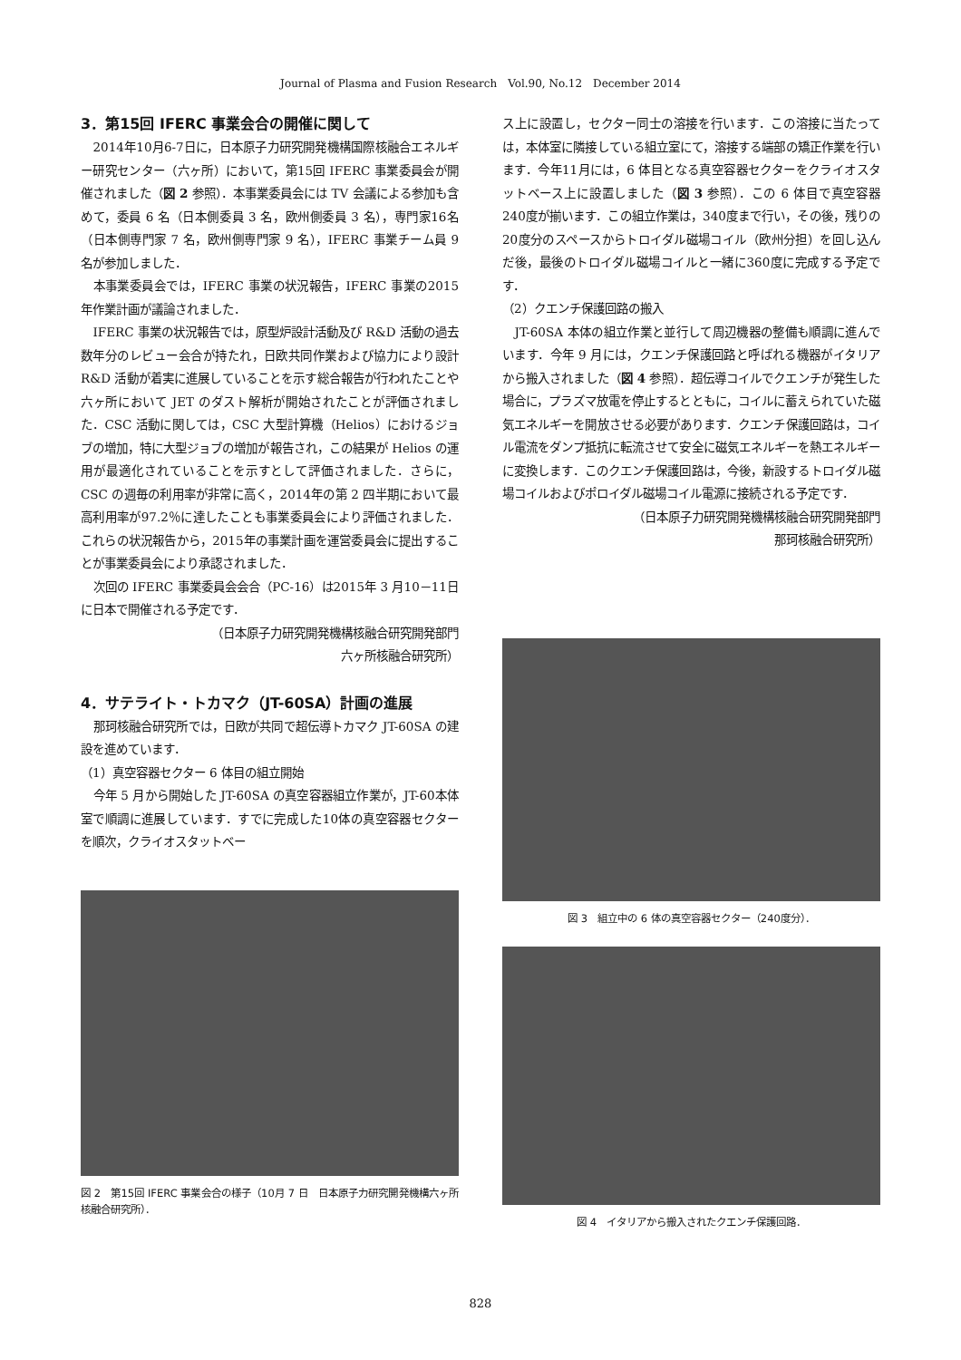Journal of Plasma and Fusion Research　Vol.90, No.12　December 2014
3．第15回 IFERC 事業会合の開催に関して
2014年10月6-7日に，日本原子力研究開発機構国際核融合エネルギー研究センター（六ヶ所）において，第15回 IFERC 事業委員会が開催されました（図 2 参照）．本事業委員会には TV 会議による参加も含めて，委員 6 名（日本側委員 3 名，欧州側委員 3 名），専門家16名（日本側専門家 7 名，欧州側専門家 9 名），IFERC 事業チーム員 9 名が参加しました．
本事業委員会では，IFERC 事業の状況報告，IFERC 事業の2015年作業計画が議論されました．
IFERC 事業の状況報告では，原型炉設計活動及び R&D 活動の過去数年分のレビュー会合が持たれ，日欧共同作業および協力により設計 R&D 活動が着実に進展していることを示す総合報告が行われたことや六ヶ所において JET のダスト解析が開始されたことが評価されました．CSC 活動に関しては，CSC 大型計算機（Helios）におけるジョブの増加，特に大型ジョブの増加が報告され，この結果が Helios の運用が最適化されていることを示すとして評価されました．さらに，CSC の週毎の利用率が非常に高く，2014年の第 2 四半期において最高利用率が97.2％に達したことも事業委員会により評価されました．これらの状況報告から，2015年の事業計画を運営委員会に提出することが事業委員会により承認されました．
次回の IFERC 事業委員会会合（PC-16）は2015年 3 月10－11日に日本で開催される予定です．
（日本原子力研究開発機構核融合研究開発部門
六ヶ所核融合研究所）
4．サテライト・トカマク（JT-60SA）計画の進展
那珂核融合研究所では，日欧が共同で超伝導トカマク JT-60SA の建設を進めています．
（1）真空容器セクター 6 体目の組立開始
今年 5 月から開始した JT-60SA の真空容器組立作業が，JT-60本体室で順調に進展しています．すでに完成した10体の真空容器セクターを順次，クライオスタットベー
図 2　第15回 IFERC 事業会合の様子（10月 7 日　日本原子力研究開発機構六ヶ所核融合研究所）．
ス上に設置し，セクター同士の溶接を行います．この溶接に当たっては，本体室に隣接している組立室にて，溶接する端部の矯正作業を行います．今年11月には，6 体目となる真空容器セクターをクライオスタットベース上に設置しました（図 3 参照）．この 6 体目で真空容器240度が揃います．この組立作業は，340度まで行い，その後，残りの20度分のスペースからトロイダル磁場コイル（欧州分担）を回し込んだ後，最後のトロイダル磁場コイルと一緒に360度に完成する予定です．
（2）クエンチ保護回路の搬入
JT-60SA 本体の組立作業と並行して周辺機器の整備も順調に進んでいます．今年 9 月には，クエンチ保護回路と呼ばれる機器がイタリアから搬入されました（図 4 参照）．超伝導コイルでクエンチが発生した場合に，プラズマ放電を停止するとともに，コイルに蓄えられていた磁気エネルギーを開放させる必要があります．クエンチ保護回路は，コイル電流をダンプ抵抗に転流させて安全に磁気エネルギーを熱エネルギーに変換します．このクエンチ保護回路は，今後，新設するトロイダル磁場コイルおよびポロイダル磁場コイル電源に接続される予定です．
（日本原子力研究開発機構核融合研究開発部門
那珂核融合研究所）
図 3　組立中の 6 体の真空容器セクター（240度分）．
図 4　イタリアから搬入されたクエンチ保護回路．
828